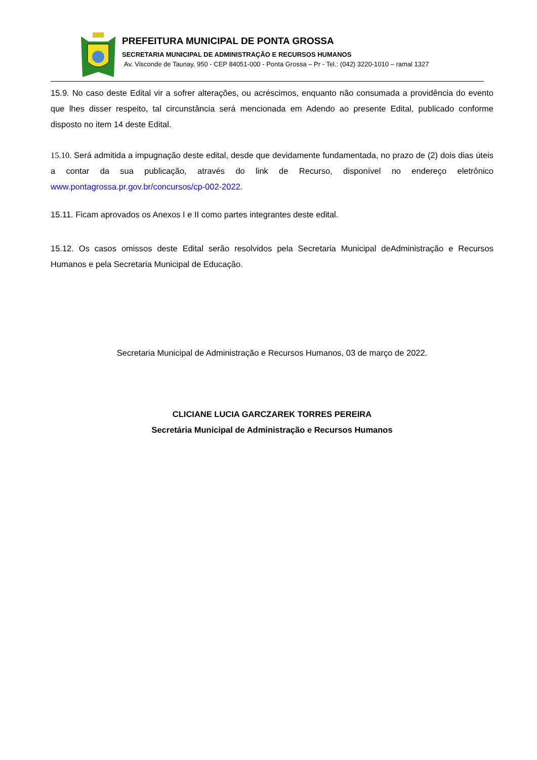PREFEITURA MUNICIPAL DE PONTA GROSSA
SECRETARIA MUNICIPAL DE ADMINISTRAÇÃO E RECURSOS HUMANOS
Av. Visconde de Taunay, 950 - CEP 84051-000 - Ponta Grossa – Pr - Tel.: (042) 3220-1010 – ramal 1327
15.9. No caso deste Edital vir a sofrer alterações, ou acréscimos, enquanto não consumada a providência do evento que lhes disser respeito, tal circunstância será mencionada em Adendo ao presente Edital, publicado conforme disposto no item 14 deste Edital.
15.10. Será admitida a impugnação deste edital, desde que devidamente fundamentada, no prazo de (2) dois dias úteis a contar da sua publicação, através do link de Recurso, disponível no endereço eletrônico www.pontagrossa.pr.gov.br/concursos/cp-002-2022.
15.11. Ficam aprovados os Anexos I e II como partes integrantes deste edital.
15.12. Os casos omissos deste Edital serão resolvidos pela Secretaria Municipal deAdministração e Recursos Humanos e pela Secretaria Municipal de Educação.
Secretaria Municipal de Administração e Recursos Humanos, 03 de março de 2022.
CLICIANE LUCIA GARCZAREK TORRES PEREIRA
Secretária Municipal de Administração e Recursos Humanos